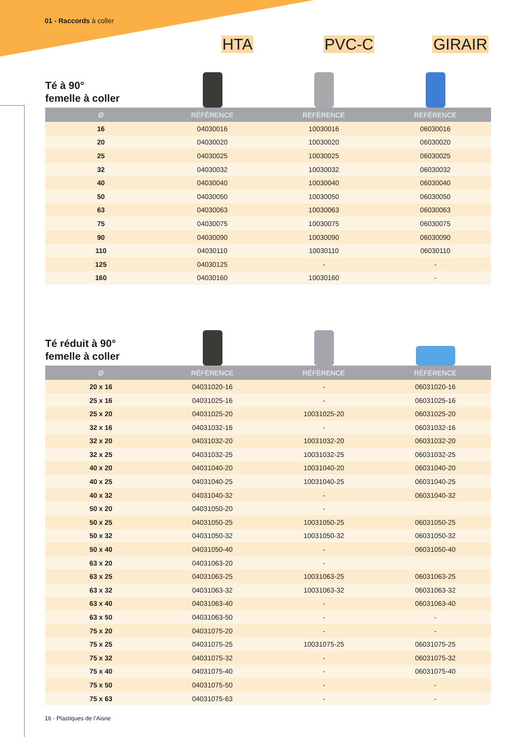01 - Raccords à coller
HTA PVC-C GIRAIR
Té à 90°
femelle à coller
| Ø | RÉFÉRENCE | RÉFÉRENCE | RÉFÉRENCE |
| --- | --- | --- | --- |
| 16 | 04030016 | 10030016 | 06030016 |
| 20 | 04030020 | 10030020 | 06030020 |
| 25 | 04030025 | 10030025 | 06030025 |
| 32 | 04030032 | 10030032 | 06030032 |
| 40 | 04030040 | 10030040 | 06030040 |
| 50 | 04030050 | 10030050 | 06030050 |
| 63 | 04030063 | 10030063 | 06030063 |
| 75 | 04030075 | 10030075 | 06030075 |
| 90 | 04030090 | 10030090 | 06030090 |
| 110 | 04030110 | 10030110 | 06030110 |
| 125 | 04030125 | - | - |
| 160 | 04030160 | 10030160 | - |
Té réduit à 90°
femelle à coller
| Ø | RÉFÉRENCE | RÉFÉRENCE | RÉFÉRENCE |
| --- | --- | --- | --- |
| 20 x 16 | 04031020-16 | - | 06031020-16 |
| 25 x 16 | 04031025-16 | - | 06031025-16 |
| 25 x 20 | 04031025-20 | 10031025-20 | 06031025-20 |
| 32 x 16 | 04031032-16 | - | 06031032-16 |
| 32 x 20 | 04031032-20 | 10031032-20 | 06031032-20 |
| 32 x 25 | 04031032-25 | 10031032-25 | 06031032-25 |
| 40 x 20 | 04031040-20 | 10031040-20 | 06031040-20 |
| 40 x 25 | 04031040-25 | 10031040-25 | 06031040-25 |
| 40 x 32 | 04031040-32 | - | 06031040-32 |
| 50 x 20 | 04031050-20 | - | |
| 50 x 25 | 04031050-25 | 10031050-25 | 06031050-25 |
| 50 x 32 | 04031050-32 | 10031050-32 | 06031050-32 |
| 50 x 40 | 04031050-40 | - | 06031050-40 |
| 63 x 20 | 04031063-20 | - | |
| 63 x 25 | 04031063-25 | 10031063-25 | 06031063-25 |
| 63 x 32 | 04031063-32 | 10031063-32 | 06031063-32 |
| 63 x 40 | 04031063-40 | - | 06031063-40 |
| 63 x 50 | 04031063-50 | - | - |
| 75 x 20 | 04031075-20 | - | - |
| 75 x 25 | 04031075-25 | 10031075-25 | 06031075-25 |
| 75 x 32 | 04031075-32 | - | 06031075-32 |
| 75 x 40 | 04031075-40 | - | 06031075-40 |
| 75 x 50 | 04031075-50 | - | - |
| 75 x 63 | 04031075-63 | - | - |
16 - Plastiques de l’Aisne